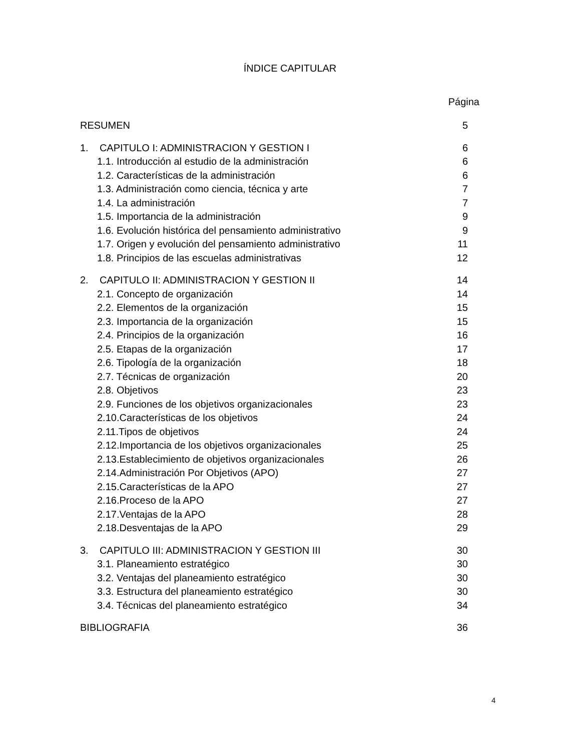ÍNDICE CAPITULAR
Página
| RESUMEN | 5 |
| 1. CAPITULO I: ADMINISTRACION Y GESTION I | 6 |
| 1.1. Introducción al estudio de la administración | 6 |
| 1.2. Características de la administración | 6 |
| 1.3. Administración como ciencia, técnica y arte | 7 |
| 1.4. La administración | 7 |
| 1.5. Importancia de la administración | 9 |
| 1.6. Evolución histórica del pensamiento administrativo | 9 |
| 1.7. Origen y evolución del pensamiento administrativo | 11 |
| 1.8. Principios de las escuelas administrativas | 12 |
| 2. CAPITULO II: ADMINISTRACION Y GESTION II | 14 |
| 2.1. Concepto de organización | 14 |
| 2.2. Elementos de la organización | 15 |
| 2.3. Importancia de la organización | 15 |
| 2.4. Principios de la organización | 16 |
| 2.5. Etapas de la organización | 17 |
| 2.6. Tipología de la organización | 18 |
| 2.7. Técnicas de organización | 20 |
| 2.8. Objetivos | 23 |
| 2.9. Funciones de los objetivos organizacionales | 23 |
| 2.10.Características de los objetivos | 24 |
| 2.11.Tipos de objetivos | 24 |
| 2.12.Importancia de los objetivos organizacionales | 25 |
| 2.13.Establecimiento de objetivos organizacionales | 26 |
| 2.14.Administración Por Objetivos (APO) | 27 |
| 2.15.Características de la APO | 27 |
| 2.16.Proceso de la APO | 27 |
| 2.17.Ventajas de la APO | 28 |
| 2.18.Desventajas de la APO | 29 |
| 3. CAPITULO III: ADMINISTRACION Y GESTION III | 30 |
| 3.1. Planeamiento estratégico | 30 |
| 3.2. Ventajas del planeamiento estratégico | 30 |
| 3.3. Estructura del planeamiento estratégico | 30 |
| 3.4. Técnicas del planeamiento estratégico | 34 |
| BIBLIOGRAFIA | 36 |
4